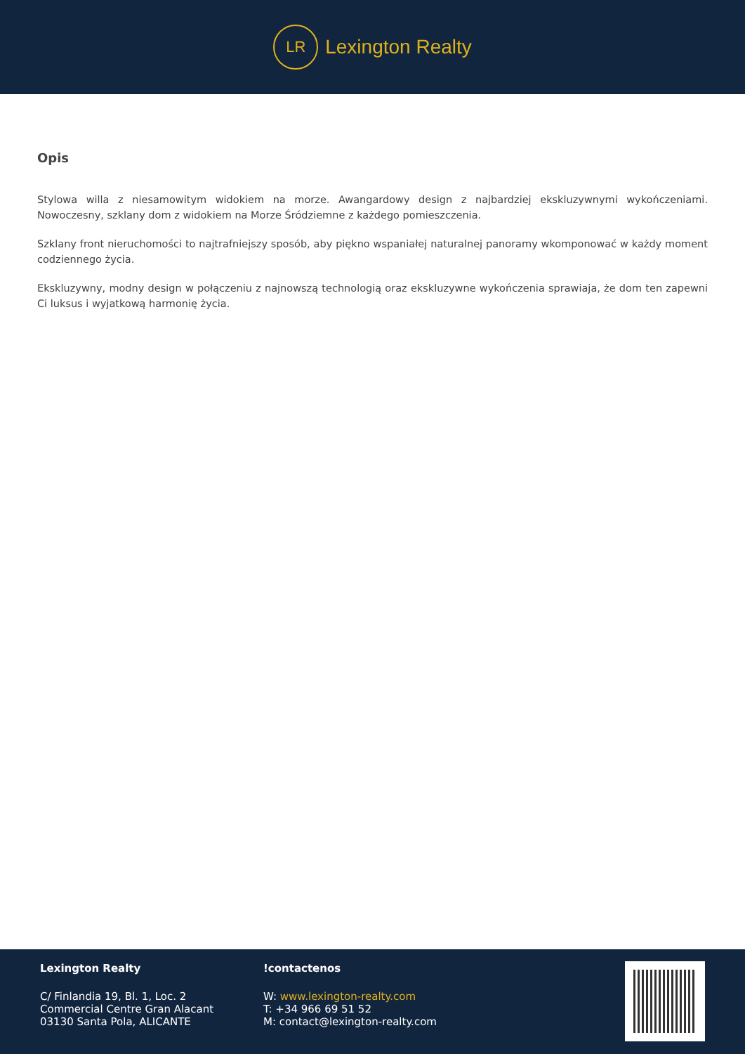LR
Lexington Realty
Opis
Stylowa willa z niesamowitym widokiem na morze. Awangardowy design z najbardziej ekskluzywnymi wykończeniami. Nowoczesny, szklany dom z widokiem na Morze Śródziemne z każdego pomieszczenia.
Szklany front nieruchomości to najtrafniejszy sposób, aby piękno wspaniałej naturalnej panoramy wkomponować w każdy moment codziennego życia.
Ekskluzywny, modny design w połączeniu z najnowszą technologią oraz ekskluzywne wykończenia sprawiaja, że dom ten zapewni Ci luksus i wyjatkową harmonię życia.
Lexington Realty
C/ Finlandia 19, Bl. 1, Loc. 2
Commercial Centre Gran Alacant
03130 Santa Pola, ALICANTE
!contactenos
W: www.lexington-realty.com
T: +34 966 69 51 52
M: contact@lexington-realty.com